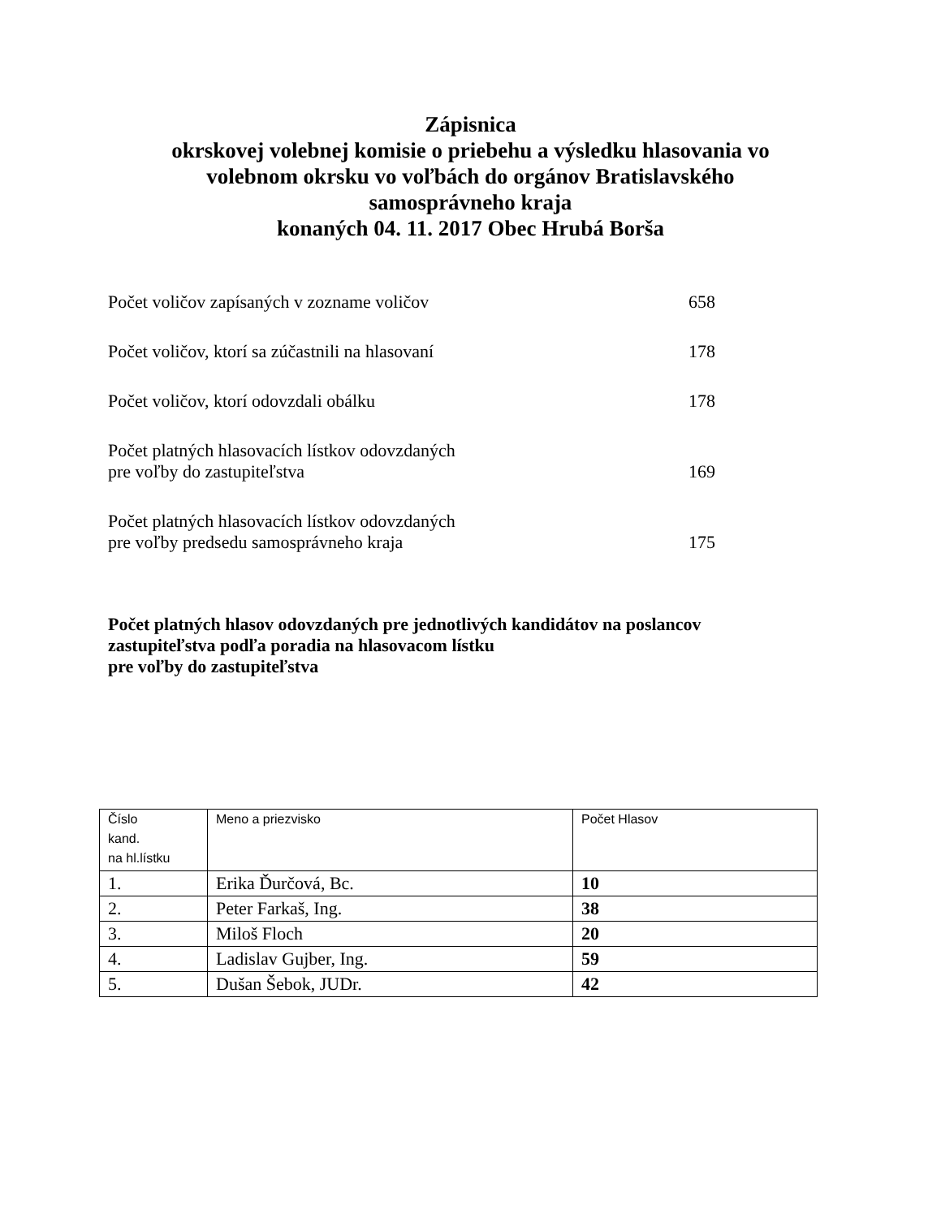Zápisnica
okrskovej volebnej komisie o priebehu a výsledku hlasovania vo
volebnom okrsku vo voľbách do orgánov Bratislavského
samosprávneho kraja
konaných 04. 11. 2017 Obec Hrubá Borša
Počet voličov zapísaných v zozname voličov 658
Počet voličov, ktorí sa zúčastnili na hlasovaní 178
Počet voličov, ktorí odovzdali obálku 178
Počet platných hlasovacích lístkov odovzdaných
pre voľby do zastupiteľstva 169
Počet platných hlasovacích lístkov odovzdaných
pre voľby predsedu samosprávneho kraja 175
Počet platných hlasov odovzdaných pre jednotlivých kandidátov na poslancov
zastupiteľstva podľa poradia na hlasovacom lístku
pre voľby do zastupiteľstva
| Číslo kand. na hl.lístku | Meno a priezvisko | Počet Hlasov |
| --- | --- | --- |
| 1. | Erika Ďurčová, Bc. | 10 |
| 2. | Peter Farkaš, Ing. | 38 |
| 3. | Miloš Floch | 20 |
| 4. | Ladislav Gujber, Ing. | 59 |
| 5. | Dušan Šebok, JUDr. | 42 |